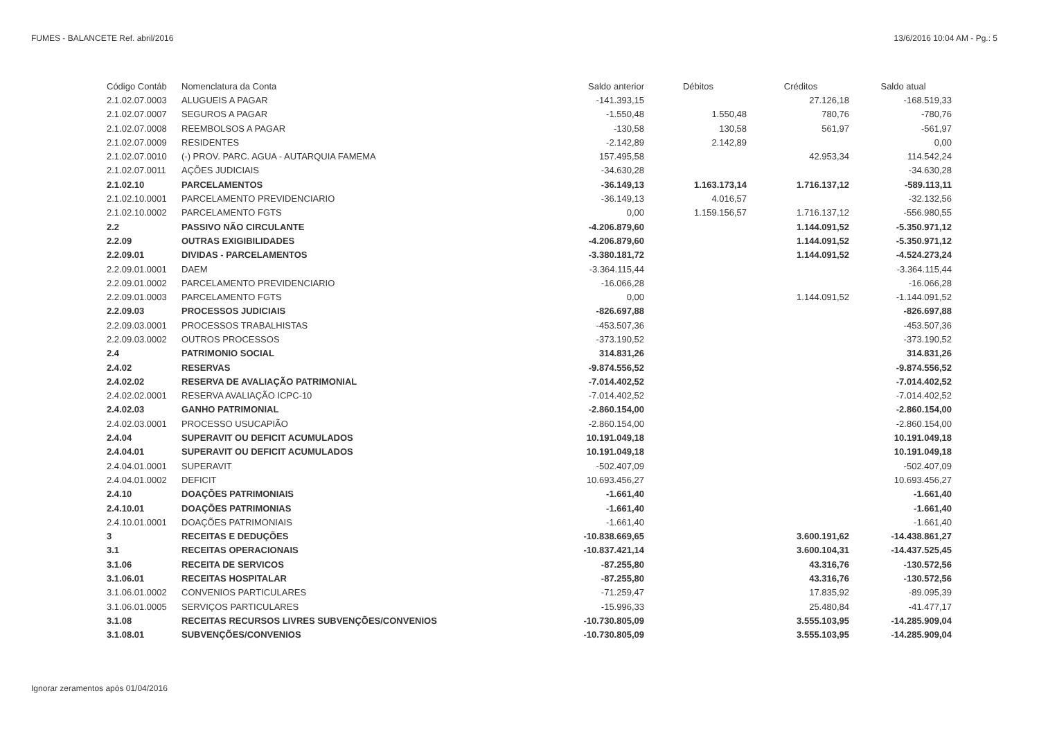FUMES - BALANCETE Ref. abril/2016 13/6/2016 10:04 AM - Pg.: 5
| Código Contáb | Nomenclatura da Conta | Saldo anterior | Débitos | Créditos | Saldo atual |
| --- | --- | --- | --- | --- | --- |
| 2.1.02.07.0003 | ALUGUEIS A PAGAR | -141.393,15 | | 27.126,18 | -168.519,33 |
| 2.1.02.07.0007 | SEGUROS A PAGAR | -1.550,48 | 1.550,48 | 780,76 | -780,76 |
| 2.1.02.07.0008 | REEMBOLSOS A PAGAR | -130,58 | 130,58 | 561,97 | -561,97 |
| 2.1.02.07.0009 | RESIDENTES | -2.142,89 | 2.142,89 | | 0,00 |
| 2.1.02.07.0010 | (-) PROV. PARC. AGUA - AUTARQUIA FAMEMA | 157.495,58 | | 42.953,34 | 114.542,24 |
| 2.1.02.07.0011 | AÇÕES JUDICIAIS | -34.630,28 | | | -34.630,28 |
| 2.1.02.10 | PARCELAMENTOS | -36.149,13 | 1.163.173,14 | 1.716.137,12 | -589.113,11 |
| 2.1.02.10.0001 | PARCELAMENTO PREVIDENCIARIO | -36.149,13 | 4.016,57 | | -32.132,56 |
| 2.1.02.10.0002 | PARCELAMENTO FGTS | 0,00 | 1.159.156,57 | 1.716.137,12 | -556.980,55 |
| 2.2 | PASSIVO NÃO CIRCULANTE | -4.206.879,60 | | 1.144.091,52 | -5.350.971,12 |
| 2.2.09 | OUTRAS EXIGIBILIDADES | -4.206.879,60 | | 1.144.091,52 | -5.350.971,12 |
| 2.2.09.01 | DIVIDAS - PARCELAMENTOS | -3.380.181,72 | | 1.144.091,52 | -4.524.273,24 |
| 2.2.09.01.0001 | DAEM | -3.364.115,44 | | | -3.364.115,44 |
| 2.2.09.01.0002 | PARCELAMENTO PREVIDENCIARIO | -16.066,28 | | | -16.066,28 |
| 2.2.09.01.0003 | PARCELAMENTO FGTS | 0,00 | | 1.144.091,52 | -1.144.091,52 |
| 2.2.09.03 | PROCESSOS JUDICIAIS | -826.697,88 | | | -826.697,88 |
| 2.2.09.03.0001 | PROCESSOS TRABALHISTAS | -453.507,36 | | | -453.507,36 |
| 2.2.09.03.0002 | OUTROS PROCESSOS | -373.190,52 | | | -373.190,52 |
| 2.4 | PATRIMONIO SOCIAL | 314.831,26 | | | 314.831,26 |
| 2.4.02 | RESERVAS | -9.874.556,52 | | | -9.874.556,52 |
| 2.4.02.02 | RESERVA DE AVALIAÇÃO PATRIMONIAL | -7.014.402,52 | | | -7.014.402,52 |
| 2.4.02.02.0001 | RESERVA AVALIAÇÃO ICPC-10 | -7.014.402,52 | | | -7.014.402,52 |
| 2.4.02.03 | GANHO PATRIMONIAL | -2.860.154,00 | | | -2.860.154,00 |
| 2.4.02.03.0001 | PROCESSO USUCAPIÃO | -2.860.154,00 | | | -2.860.154,00 |
| 2.4.04 | SUPERAVIT OU DEFICIT ACUMULADOS | 10.191.049,18 | | | 10.191.049,18 |
| 2.4.04.01 | SUPERAVIT OU DEFICIT ACUMULADOS | 10.191.049,18 | | | 10.191.049,18 |
| 2.4.04.01.0001 | SUPERAVIT | -502.407,09 | | | -502.407,09 |
| 2.4.04.01.0002 | DEFICIT | 10.693.456,27 | | | 10.693.456,27 |
| 2.4.10 | DOAÇÕES PATRIMONIAIS | -1.661,40 | | | -1.661,40 |
| 2.4.10.01 | DOAÇÕES PATRIMONIAS | -1.661,40 | | | -1.661,40 |
| 2.4.10.01.0001 | DOAÇÕES PATRIMONIAIS | -1.661,40 | | | -1.661,40 |
| 3 | RECEITAS E DEDUÇÕES | -10.838.669,65 | | 3.600.191,62 | -14.438.861,27 |
| 3.1 | RECEITAS OPERACIONAIS | -10.837.421,14 | | 3.600.104,31 | -14.437.525,45 |
| 3.1.06 | RECEITA DE SERVICOS | -87.255,80 | | 43.316,76 | -130.572,56 |
| 3.1.06.01 | RECEITAS HOSPITALAR | -87.255,80 | | 43.316,76 | -130.572,56 |
| 3.1.06.01.0002 | CONVENIOS PARTICULARES | -71.259,47 | | 17.835,92 | -89.095,39 |
| 3.1.06.01.0005 | SERVIÇOS PARTICULARES | -15.996,33 | | 25.480,84 | -41.477,17 |
| 3.1.08 | RECEITAS RECURSOS LIVRES SUBVENÇÕES/CONVENIOS | -10.730.805,09 | | 3.555.103,95 | -14.285.909,04 |
| 3.1.08.01 | SUBVENÇÕES/CONVENIOS | -10.730.805,09 | | 3.555.103,95 | -14.285.909,04 |
Ignorar zeramentos após 01/04/2016